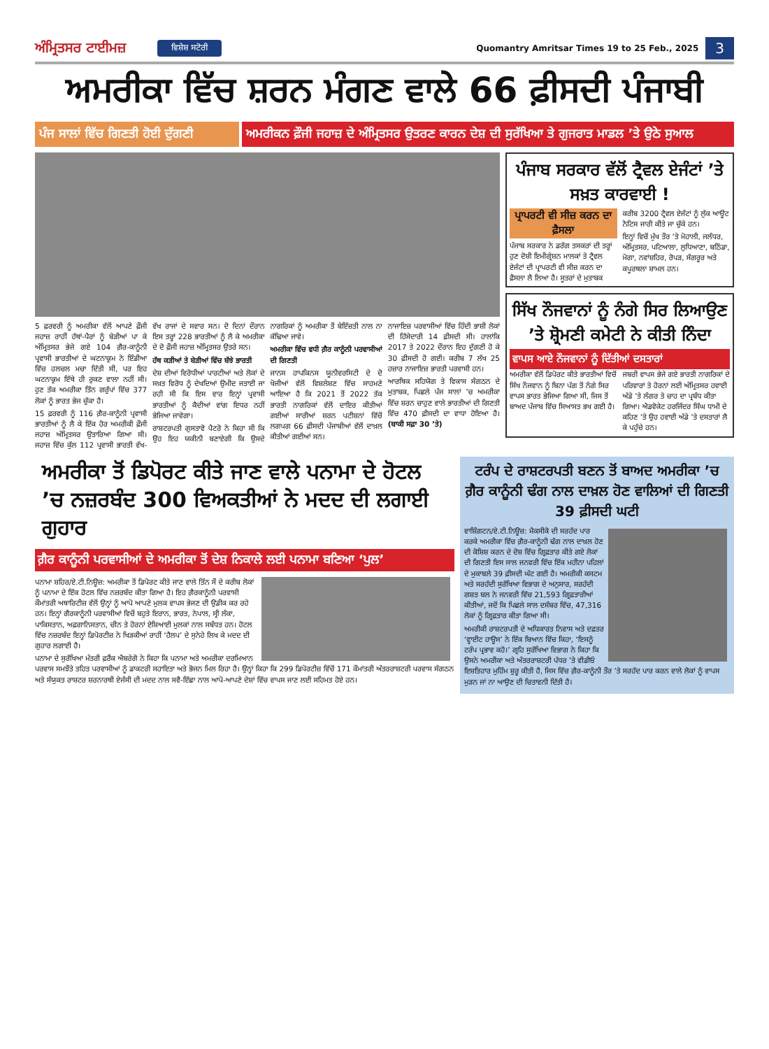ਅੰਮ੍ਰਿਤਸਰ ਟਾਈਮਜ਼
ਵਿਸ਼ੇਸ਼ ਸਟੋਰੀ
Quomantry Amritsar Times 19 to 25 Feb., 2025
3
ਅਮਰੀਕਾ ਵਿੱਚ ਸ਼ਰਨ ਮੰਗਣ ਵਾਲੇ 66 ਫ਼ੀਸਦੀ ਪੰਜਾਬੀ
ਪੰਜ ਸਾਲਾਂ ਵਿੱਚ ਗਿਣਤੀ ਹੋਈ ਦੁੱਗਣੀ
ਅਮਰੀਕਨ ਫ਼ੌਜੀ ਜਹਾਜ਼ ਦੇ ਅੰਮ੍ਰਿਤਸਰ ਉਤਰਣ ਕਾਰਨ ਦੇਸ਼ ਦੀ ਸੁਰੱਖਿਆ ਤੇ ਗੁਜਰਾਤ ਮਾਡਲ ’ਤੇ ਉਠੇ ਸੁਆਲ
5 ਫ਼ਰਵਰੀ ਨੂੰ ਅਮਰੀਕਾ ਵੱਲੋਂ ਆਪਣੇ ਫ਼ੌਜੀ ਜਹਾਜ਼ ਰਾਹੀਂ ਹੱਥਾਂ-ਪੈਰਾਂ ਨੂੰ ਬੇੜੀਆਂ ਪਾ ਕੇ ਅੰਮ੍ਰਿਤਸਰ ਭੇਜੇ ਗਏ 104 ਗ਼ੈਰ-ਕਾਨੂੰਨੀ ਪ੍ਰਵਾਸੀ ਭਾਰਤੀਆਂ ਦੇ ਘਟਨਾਕ੍ਰਮ ਨੇ ਇੰਡੀਆ ਵਿੱਚ ਹਲਚਲ ਮਚਾ ਦਿੱਤੀ ਸੀ, ਪਰ ਇਹ ਘਟਨਾਕ੍ਰਮ ਇੱਥੇ ਹੀ ਰੁਕਣ ਵਾਲਾ ਨਹੀਂ ਸੀ। ਹੁਣ ਤੱਕ ਅਮਰੀਕਾ ਤਿੰਨ ਗਰੁੱਪਾਂ ਵਿੱਚ 377 ਲੋਕਾਂ ਨੂੰ ਭਾਰਤ ਭੇਜ ਚੁੱਕਾ ਹੈ।
15 ਫ਼ਰਵਰੀ ਨੂੰ 116 ਗ਼ੈਰ-ਕਾਨੂੰਨੀ ਪ੍ਰਵਾਸੀ ਭਾਰਤੀਆਂ ਨੂੰ ਲੈ ਕੇ ਇੱਕ ਹੋਰ ਅਮਰੀਕੀ ਫ਼ੌਜੀ ਜਹਾਜ਼ ਅੰਮ੍ਰਿਤਸਰ ਉਤਾਰਿਆ ਗਿਆ ਸੀ। ਜਹਾਜ਼ ਵਿੱਚ ਕੁੱਲ 112 ਪ੍ਰਵਾਸੀ ਭਾਰਤੀ ਵੱਖ-ਵੱਖ ਰਾਜਾਂ ਦੇ ਸਵਾਰ ਸਨ। ਦੋ ਦਿਨਾਂ ਦੌਰਾਨ ਇਸ ਤਰ੍ਹਾਂ 228 ਭਾਰਤੀਆਂ ਨੂੰ ਲੈ ਕੇ ਅਮਰੀਕਾ ਦੇ ਦੋ ਫ਼ੌਜੀ ਜਹਾਜ਼ ਅੰਮ੍ਰਿਤਸਰ ਉਤਰੇ ਸਨ।
ਹੱਥ ਕੜੀਆਂ ਤੇ ਬੇੜੀਆਂ ਵਿੱਚ ਬੱਝੇ ਭਾਰਤੀ
ਦੇਸ਼ ਦੀਆਂ ਵਿਰੋਧੀਆਂ ਪਾਰਟੀਆਂ ਅਤੇ ਲੋਕਾਂ ਦੇ ਸਖ਼ਤ ਵਿਰੋਧ ਨੂੰ ਦੇਖਦਿਆਂ ਉਮੀਦ ਜਤਾਈ ਜਾ ਰਹੀ ਸੀ ਕਿ ਇਸ ਵਾਰ ਇਨ੍ਹਾਂ ਪ੍ਰਵਾਸੀ ਭਾਰਤੀਆਂ ਨੂੰ ਕੈਦੀਆਂ ਵਾਂਗ ਇਧਰ ਨਹੀਂ ਭੇਜਿਆ ਜਾਵੇਗਾ।
ਰਾਸ਼ਟਰਪਤੀ ਗੁਸਤਾਵੋ ਪੈਟਰੋ ਨੇ ਕਿਹਾ ਸੀ ਕਿ ਉਹ ਇਹ ਯਕੀਨੀ ਬਣਾਏਗੀ ਕਿ ਉਸਦੇ ਨਾਗਰਿਕਾਂ ਨੂੰ ਅਮਰੀਕਾ ਤੋਂ ਬੇਇੱਜ਼ਤੀ ਨਾਲ ਨਾ ਕੱਢਿਆ ਜਾਵੇ।
ਅਮਰੀਕਾ ਵਿੱਚ ਵਧੀ ਗ਼ੈਰ ਕਾਨੂੰਨੀ ਪਰਵਾਸੀਆਂ ਦੀ ਗਿਣਤੀ
ਜਾਨਸ ਹਾਪਕਿਨਸ ਯੂਨੀਵਰਸਿਟੀ ਦੇ ਦੋ ਖੋਜੀਆਂ ਵੱਲੋਂ ਵਿਸ਼ਲੇਸ਼ਣ ਵਿੱਚ ਸਾਹਮਣੇ ਆਇਆ ਹੈ ਕਿ 2021 ਤੋਂ 2022 ਤੱਕ ਭਾਰਤੀ ਨਾਗਰਿਕਾਂ ਵੱਲੋਂ ਦਾਇਰ ਕੀਤੀਆਂ ਗਈਆਂ ਸਾਰੀਆਂ ਸ਼ਰਨ ਪਟੀਸ਼ਨਾਂ ਵਿੱਚੋਂ ਲਗਪਗ 66 ਫ਼ੀਸਦੀ ਪੰਜਾਬੀਆਂ ਵੱਲੋਂ ਦਾਖ਼ਲ ਕੀਤੀਆਂ ਗਈਆਂ ਸਨ।
ਨਾਜਾਇਜ਼ ਪਰਵਾਸੀਆਂ ਵਿੱਚ ਹਿੰਦੀ ਭਾਸ਼ੀ ਲੋਕਾਂ ਦੀ ਹਿੱਸੇਦਾਰੀ 14 ਫ਼ੀਸਦੀ ਸੀ। ਹਾਲਾਂਕਿ 2017 ਤੇ 2022 ਦੌਰਾਨ ਇਹ ਦੁੱਗਣੀ ਹੋ ਕੇ 30 ਫ਼ੀਸਦੀ ਹੋ ਗਈ। ਕਰੀਬ 7 ਲੱਖ 25 ਹਜ਼ਾਰ ਨਾਜਾਇਜ਼ ਭਾਰਤੀ ਪਰਵਾਸੀ ਹਨ।
ਆਰਥਿਕ ਸਹਿਯੋਗ ਤੇ ਵਿਕਾਸ ਸੰਗਠਨ ਦੇ ਮੁਤਾਬਕ, ਪਿਛਲੇ ਪੰਜ ਸਾਲਾਂ ’ਚ ਅਮਰੀਕਾ ਵਿੱਚ ਸ਼ਰਨ ਚਾਹੁਣ ਵਾਲੇ ਭਾਰਤੀਆਂ ਦੀ ਗਿਣਤੀ ਵਿੱਚ 470 ਫ਼ੀਸਦੀ ਦਾ ਵਾਧਾ ਹੋਇਆ ਹੈ। (ਬਾਕੀ ਸਫ਼ਾ 30 ’ਤੇ)
ਪੰਜਾਬ ਸਰਕਾਰ ਵੱਲੋਂ ਟ੍ਰੈਵਲ ਏਜੰਟਾਂ ’ਤੇ ਸਖ਼ਤ ਕਾਰਵਾਈ !
ਪ੍ਰਾਪਰਟੀ ਵੀ ਸੀਜ਼ ਕਰਨ ਦਾ ਫ਼ੈਸਲਾ
ਪੰਜਾਬ ਸਰਕਾਰ ਨੇ ਡਰੱਗ ਤਸਕਰਾਂ ਦੀ ਤਰ੍ਹਾਂ ਹੁਣ ਦੋਸ਼ੀ ਇਮੀਗ੍ਰੇਸ਼ਨ ਮਾਲਕਾਂ ਤੇ ਟ੍ਰੈਵਲ ਏਜੰਟਾਂ ਦੀ ਪ੍ਰਾਪਰਟੀ ਵੀ ਸੀਜ਼ ਕਰਨ ਦਾ ਫ਼ੈਸਲਾ ਲੈ ਲਿਆ ਹੈ। ਸੂਤਰਾਂ ਦੇ ਮੁਤਾਬਕ ਕਰੀਬ 3200 ਟ੍ਰੈਵਲ ਏਜੰਟਾਂ ਨੂੰ ਲੁੱਕ ਆਊਟ ਨੋਟਿਸ ਜਾਰੀ ਕੀਤੇ ਜਾ ਚੁੱਕੇ ਹਨ।
ਇਨ੍ਹਾਂ ਵਿਚੋਂ ਮੁੱਖ ਤੌਰ ’ਤੇ ਮੋਹਾਲੀ, ਜਲੰਧਰ, ਅੰਮ੍ਰਿਤਸਰ, ਪਟਿਆਲਾ, ਲੁਧਿਆਣਾ, ਬਠਿੰਡਾ, ਮੋਗਾ, ਨਵਾਂਸ਼ਹਿਰ, ਰੋਪੜ, ਸੰਗਰੂਰ ਅਤੇ ਕਪੂਰਥਲਾ ਸ਼ਾਮਲ ਹਨ।
ਸਿੱਖ ਨੌਜਵਾਨਾਂ ਨੂੰ ਨੰਗੇ ਸਿਰ ਲਿਆਉਣ ’ਤੇ ਸ਼੍ਰੋਮਣੀ ਕਮੇਟੀ ਨੇ ਕੀਤੀ ਨਿੰਦਾ
ਵਾਪਸ ਆਏ ਨੌਜਵਾਨਾਂ ਨੂੰ ਦਿੱਤੀਆਂ ਦਸਤਾਰਾਂ
ਅਮਰੀਕਾ ਵੱਲੋਂ ਡਿਪੋਰਟ ਕੀਤੇ ਭਾਰਤੀਆਂ ਵਿਚੋਂ ਸਿੱਖ ਨੌਜਵਾਨ ਨੂੰ ਬਿਨਾ ਪੱਗ ਤੋਂ ਨੰਗੇ ਸਿਰ ਵਾਪਸ ਭਾਰਤ ਭੇਜਿਆ ਗਿਆ ਸੀ, ਜਿਸ ਤੋਂ ਬਾਅਦ ਪੰਜਾਬ ਵਿੱਚ ਸਿਆਸਤ ਭਖ ਗਈ ਹੈ।
ਜਬਰੀ ਵਾਪਸ ਭੇਜੇ ਗਏ ਭਾਰਤੀ ਨਾਗਰਿਕਾਂ ਦੇ ਪਰਿਵਾਰਾਂ ਤੇ ਹੋਰਨਾਂ ਲਈ ਅੰਮ੍ਰਿਤਸਰ ਹਵਾਈ ਅੱਡੇ ’ਤੇ ਲੰਗਰ ਤੇ ਚਾਹ ਦਾ ਪ੍ਰਬੰਧ ਕੀਤਾ ਗਿਆ। ਐਡਵੋਕੇਟ ਹਰਜਿੰਦਰ ਸਿੰਘ ਧਾਮੀ ਦੇ ਕਹਿਣ ’ਤੇ ਉਹ ਹਵਾਈ ਅੱਡੇ ’ਤੇ ਦਸਤਾਰਾਂ ਲੈ ਕੇ ਪਹੁੰਚੇ ਹਨ।
ਅਮਰੀਕਾ ਤੋਂ ਡਿਪੋਰਟ ਕੀਤੇ ਜਾਣ ਵਾਲੇ ਪਨਾਮਾ ਦੇ ਹੋਟਲ ’ਚ ਨਜ਼ਰਬੰਦ 300 ਵਿਅਕਤੀਆਂ ਨੇ ਮਦਦ ਦੀ ਲਗਾਈ ਗੁਹਾਰ
ਗ਼ੈਰ ਕਾਨੂੰਨੀ ਪਰਵਾਸੀਆਂ ਦੇ ਅਮਰੀਕਾ ਤੋਂ ਦੇਸ਼ ਨਿਕਾਲੇ ਲਈ ਪਨਾਮਾ ਬਣਿਆ ‘ਪੁਲ’
ਪਨਾਮਾ ਸ਼ਹਿਰ/ਏ.ਟੀ.ਨਿਊਜ਼: ਅਮਰੀਕਾ ਤੋਂ ਡਿਪੋਰਟ ਕੀਤੇ ਜਾਣ ਵਾਲੇ ਤਿੰਨ ਸੌ ਦੇ ਕਰੀਬ ਲੋਕਾਂ ਨੂੰ ਪਨਾਮਾ ਦੇ ਇੱਕ ਹੋਟਲ ਵਿੱਚ ਨਜ਼ਰਬੰਦ ਕੀਤਾ ਗਿਆ ਹੈ। ਇਹ ਗ਼ੈਰਕਾਨੂੰਨੀ ਪਰਵਾਸੀ ਕੌਮਾਂਤਰੀ ਅਥਾਰਿਟੀਜ਼ ਵੱਲੋਂ ਉਨ੍ਹਾਂ ਨੂੰ ਆਪੋ ਆਪਣੇ ਮੁਲਕ ਵਾਪਸ ਭੇਜਣ ਦੀ ਉਡੀਕ ਕਰ ਰਹੇ ਹਨ। ਇਨ੍ਹਾਂ ਗੈਰਕਾਨੂੰਨੀ ਪਰਵਾਸੀਆਂ ਵਿਚੋਂ ਬਹੁਤੇ ਇਰਾਨ, ਭਾਰਤ, ਨੇਪਾਲ, ਸ੍ਰੀ ਲੰਕਾ, ਪਾਕਿਸਤਾਨ, ਅਫ਼ਗਾਨਿਸਤਾਨ, ਚੀਨ ਤੇ ਹੋਰਨਾਂ ਏਸ਼ਿਆਈ ਮੁਲਕਾਂ ਨਾਲ ਸਬੰਧਤ ਹਨ। ਹੋਟਲ ਵਿੱਚ ਨਜ਼ਰਬੰਦ ਇਨ੍ਹਾਂ ਡਿਪੋਰਟੀਜ਼ ਨੇ ਖਿੜਕੀਆਂ ਰਾਹੀਂ ‘ਹੈਲਪ’ ਦੇ ਸੁਨੇਹੇ ਲਿਖ ਕੇ ਮਦਦ ਦੀ ਗੁਹਾਰ ਲਗਾਈ ਹੈ।
ਪਨਾਮਾ ਦੇ ਸੁਰੱਖਿਆ ਮੰਤਰੀ ਫ਼ਰੈਂਕ ਐਬਰੇਗੋ ਨੇ ਕਿਹਾ ਕਿ ਪਨਾਮਾ ਅਤੇ ਅਮਰੀਕਾ ਦਰਮਿਆਨ ਪਰਵਾਸ ਸਮਝੌਤੇ ਤਹਿਤ ਪਰਵਾਸੀਆਂ ਨੂੰ ਡਾਕਟਰੀ ਸਹਾਇਤਾ ਅਤੇ ਭੋਜਨ ਮਿਲ ਰਿਹਾ ਹੈ। ਉਨ੍ਹਾਂ ਕਿਹਾ ਕਿ 299 ਡਿਪੋਰਟੀਜ਼ ਵਿੱਚੋਂ 171 ਕੌਮਾਂਤਰੀ ਅੰਤਰਰਾਸ਼ਟਰੀ ਪਰਵਾਸ ਸੰਗਠਨ ਅਤੇ ਸੰਯੁਕਤ ਰਾਸ਼ਟਰ ਸ਼ਰਨਾਰਥੀ ਏਜੰਸੀ ਦੀ ਮਦਦ ਨਾਲ ਸਵੈ-ਇੱਛਾ ਨਾਲ ਆਪੋ-ਆਪਣੇ ਦੇਸ਼ਾਂ ਵਿੱਚ ਵਾਪਸ ਜਾਣ ਲਈ ਸਹਿਮਤ ਹੋਏ ਹਨ।
ਟਰੰਪ ਦੇ ਰਾਸ਼ਟਰਪਤੀ ਬਣਨ ਤੋਂ ਬਾਅਦ ਅਮਰੀਕਾ ’ਚ ਗ਼ੈਰ ਕਾਨੂੰਨੀ ਢੰਗ ਨਾਲ ਦਾਖ਼ਲ ਹੋਣ ਵਾਲਿਆਂ ਦੀ ਗਿਣਤੀ 39 ਫ਼ੀਸਦੀ ਘਟੀ
ਵਾਸ਼ਿੰਗਟਨ/ਏ.ਟੀ.ਨਿਊਜ਼: ਮੈਕਸੀਕੋ ਦੀ ਸਰਹੱਦ ਪਾਰ ਕਰਕੇ ਅਮਰੀਕਾ ਵਿੱਚ ਗ਼ੈਰ-ਕਾਨੂੰਨੀ ਢੰਗ ਨਾਲ ਦਾਖ਼ਲ ਹੋਣ ਦੀ ਕੋਸ਼ਿਸ਼ ਕਰਨ ਦੇ ਦੋਸ਼ ਵਿੱਚ ਗ੍ਰਿਫ਼ਤਾਰ ਕੀਤੇ ਗਏ ਲੋਕਾਂ ਦੀ ਗਿਣਤੀ ਇਸ ਸਾਲ ਜਨਵਰੀ ਵਿੱਚ ਇੱਕ ਮਹੀਨਾ ਪਹਿਲਾਂ ਦੇ ਮੁਕਾਬਲੇ 39 ਫ਼ੀਸਦੀ ਘੱਟ ਗਈ ਹੈ। ਅਮਰੀਕੀ ਕਸਟਮ ਅਤੇ ਸਰਹੱਦੀ ਸੁਰੱਖਿਆ ਵਿਭਾਗ ਦੇ ਅਨੁਸਾਰ, ਸਰਹੱਦੀ ਗਸ਼ਤ ਬਲ ਨੇ ਜਨਵਰੀ ਵਿੱਚ 21,593 ਗ੍ਰਿਫ਼ਤਾਰੀਆਂ ਕੀਤੀਆਂ, ਜਦੋਂ ਕਿ ਪਿਛਲੇ ਸਾਲ ਦਸੰਬਰ ਵਿੱਚ, 47,316 ਲੋਕਾਂ ਨੂੰ ਗ੍ਰਿਫ਼ਤਾਰ ਕੀਤਾ ਗਿਆ ਸੀ।
ਅਮਰੀਕੀ ਰਾਸ਼ਟਰਪਤੀ ਦੇ ਅਧਿਕਾਰਤ ਨਿਵਾਸ ਅਤੇ ਦਫ਼ਤਰ ‘ਵ੍ਹਾਈਟ ਹਾਊਸ’ ਨੇ ਇੱਕ ਬਿਆਨ ਵਿੱਚ ਕਿਹਾ, ‘ਇਸਨੂੰ ਟਰੰਪ ਪ੍ਰਭਾਵ ਕਹੋ।’ ਗ੍ਰਹਿ ਸੁਰੱਖਿਆ ਵਿਭਾਗ ਨੇ ਕਿਹਾ ਕਿ ਉਸਨੇ ਅਮਰੀਕਾ ਅਤੇ ਅੰਤਰਰਾਸ਼ਟਰੀ ਪੱਧਰ ’ਤੇ ਵੀਡੀਓ ਇਸ਼ਤਿਹਾਰ ਮੁਹਿੰਮ ਸ਼ੁਰੂ ਕੀਤੀ ਹੈ, ਜਿਸ ਵਿੱਚ ਗ਼ੈਰ-ਕਾਨੂੰਨੀ ਤੌਰ ’ਤੇ ਸਰਹੱਦ ਪਾਰ ਕਰਨ ਵਾਲੇ ਲੋਕਾਂ ਨੂੰ ਵਾਪਸ ਮੁੜਨ ਜਾਂ ਨਾ ਆਉਣ ਦੀ ਚਿਤਾਵਨੀ ਦਿੱਤੀ ਹੈ।